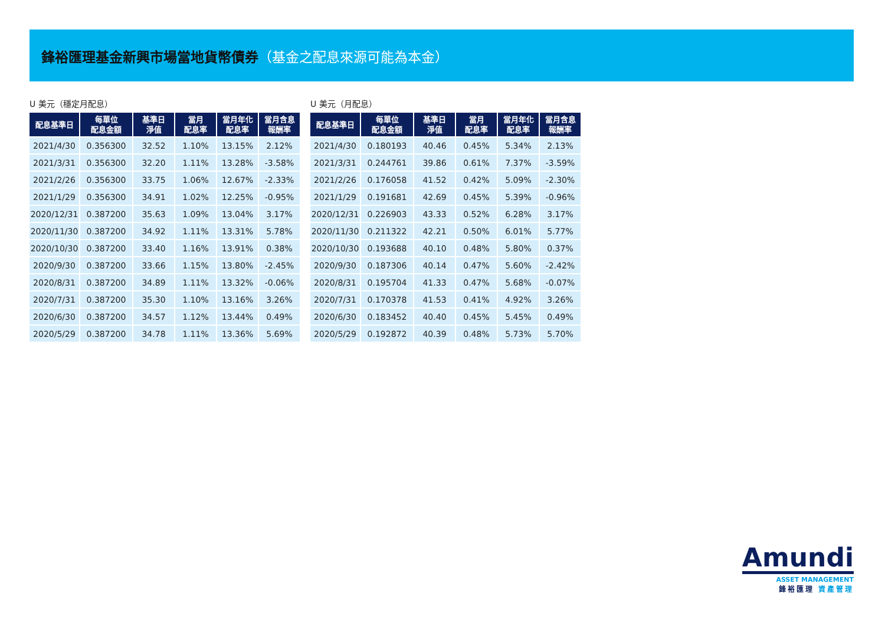鋒裕匯理基金新興市場當地貨幣債券（基金之配息來源可能為本金）
U 美元（穩定月配息）
| 配息基準日 | 每單位 配息金額 | 基準日 淨值 | 當月 配息率 | 當月年化 配息率 | 當月含息 報酬率 |
| --- | --- | --- | --- | --- | --- |
| 2021/4/30 | 0.356300 | 32.52 | 1.10% | 13.15% | 2.12% |
| 2021/3/31 | 0.356300 | 32.20 | 1.11% | 13.28% | -3.58% |
| 2021/2/26 | 0.356300 | 33.75 | 1.06% | 12.67% | -2.33% |
| 2021/1/29 | 0.356300 | 34.91 | 1.02% | 12.25% | -0.95% |
| 2020/12/31 | 0.387200 | 35.63 | 1.09% | 13.04% | 3.17% |
| 2020/11/30 | 0.387200 | 34.92 | 1.11% | 13.31% | 5.78% |
| 2020/10/30 | 0.387200 | 33.40 | 1.16% | 13.91% | 0.38% |
| 2020/9/30 | 0.387200 | 33.66 | 1.15% | 13.80% | -2.45% |
| 2020/8/31 | 0.387200 | 34.89 | 1.11% | 13.32% | -0.06% |
| 2020/7/31 | 0.387200 | 35.30 | 1.10% | 13.16% | 3.26% |
| 2020/6/30 | 0.387200 | 34.57 | 1.12% | 13.44% | 0.49% |
| 2020/5/29 | 0.387200 | 34.78 | 1.11% | 13.36% | 5.69% |
U 美元（月配息）
| 配息基準日 | 每單位 配息金額 | 基準日 淨值 | 當月 配息率 | 當月年化 配息率 | 當月含息 報酬率 |
| --- | --- | --- | --- | --- | --- |
| 2021/4/30 | 0.180193 | 40.46 | 0.45% | 5.34% | 2.13% |
| 2021/3/31 | 0.244761 | 39.86 | 0.61% | 7.37% | -3.59% |
| 2021/2/26 | 0.176058 | 41.52 | 0.42% | 5.09% | -2.30% |
| 2021/1/29 | 0.191681 | 42.69 | 0.45% | 5.39% | -0.96% |
| 2020/12/31 | 0.226903 | 43.33 | 0.52% | 6.28% | 3.17% |
| 2020/11/30 | 0.211322 | 42.21 | 0.50% | 6.01% | 5.77% |
| 2020/10/30 | 0.193688 | 40.10 | 0.48% | 5.80% | 0.37% |
| 2020/9/30 | 0.187306 | 40.14 | 0.47% | 5.60% | -2.42% |
| 2020/8/31 | 0.195704 | 41.33 | 0.47% | 5.68% | -0.07% |
| 2020/7/31 | 0.170378 | 41.53 | 0.41% | 4.92% | 3.26% |
| 2020/6/30 | 0.183452 | 40.40 | 0.45% | 5.45% | 0.49% |
| 2020/5/29 | 0.192872 | 40.39 | 0.48% | 5.73% | 5.70% |
Amundi
ASSET MANAGEMENT
鋒裕匯理 資產管理